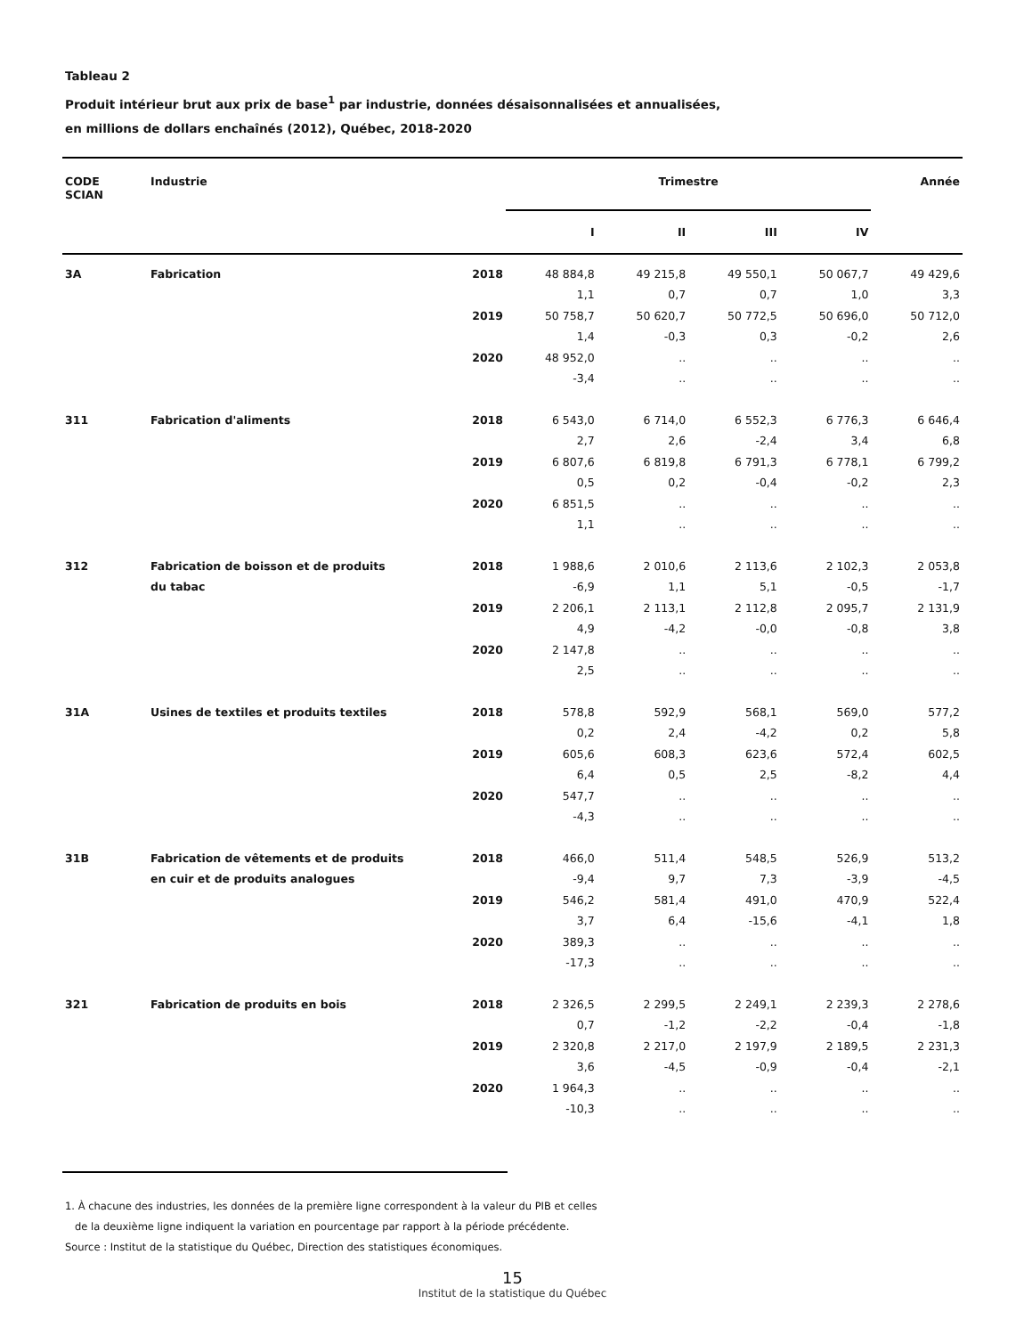Tableau 2
Produit intérieur brut aux prix de base<sup>1</sup> par industrie, données désaisonnalisées et annualisées,
en millions de dollars enchaînés (2012), Québec, 2018-2020
| CODE SCIAN | Industrie | | Trimestre | | | | Année |
| --- | --- | --- | --- | --- | --- | --- | --- |
| | | | I | II | III | IV | |
| 3A | Fabrication | 2018 | 48 884,8 | 49 215,8 | 49 550,1 | 50 067,7 | 49 429,6 |
| | | | 1,1 | 0,7 | 0,7 | 1,0 | 3,3 |
| | | 2019 | 50 758,7 | 50 620,7 | 50 772,5 | 50 696,0 | 50 712,0 |
| | | | 1,4 | -0,3 | 0,3 | -0,2 | 2,6 |
| | | 2020 | 48 952,0 | .. | .. | .. | .. |
| | | | -3,4 | .. | .. | .. | .. |
| 311 | Fabrication d'aliments | 2018 | 6 543,0 | 6 714,0 | 6 552,3 | 6 776,3 | 6 646,4 |
| | | | 2,7 | 2,6 | -2,4 | 3,4 | 6,8 |
| | | 2019 | 6 807,6 | 6 819,8 | 6 791,3 | 6 778,1 | 6 799,2 |
| | | | 0,5 | 0,2 | -0,4 | -0,2 | 2,3 |
| | | 2020 | 6 851,5 | .. | .. | .. | .. |
| | | | 1,1 | .. | .. | .. | .. |
| 312 | Fabrication de boisson et de produits | 2018 | 1 988,6 | 2 010,6 | 2 113,6 | 2 102,3 | 2 053,8 |
| | du tabac | | -6,9 | 1,1 | 5,1 | -0,5 | -1,7 |
| | | 2019 | 2 206,1 | 2 113,1 | 2 112,8 | 2 095,7 | 2 131,9 |
| | | | 4,9 | -4,2 | -0,0 | -0,8 | 3,8 |
| | | 2020 | 2 147,8 | .. | .. | .. | .. |
| | | | 2,5 | .. | .. | .. | .. |
| 31A | Usines de textiles et produits textiles | 2018 | 578,8 | 592,9 | 568,1 | 569,0 | 577,2 |
| | | | 0,2 | 2,4 | -4,2 | 0,2 | 5,8 |
| | | 2019 | 605,6 | 608,3 | 623,6 | 572,4 | 602,5 |
| | | | 6,4 | 0,5 | 2,5 | -8,2 | 4,4 |
| | | 2020 | 547,7 | .. | .. | .. | .. |
| | | | -4,3 | .. | .. | .. | .. |
| 31B | Fabrication de vêtements et de produits | 2018 | 466,0 | 511,4 | 548,5 | 526,9 | 513,2 |
| | en cuir et de produits analogues | | -9,4 | 9,7 | 7,3 | -3,9 | -4,5 |
| | | 2019 | 546,2 | 581,4 | 491,0 | 470,9 | 522,4 |
| | | | 3,7 | 6,4 | -15,6 | -4,1 | 1,8 |
| | | 2020 | 389,3 | .. | .. | .. | .. |
| | | | -17,3 | .. | .. | .. | .. |
| 321 | Fabrication de produits en bois | 2018 | 2 326,5 | 2 299,5 | 2 249,1 | 2 239,3 | 2 278,6 |
| | | | 0,7 | -1,2 | -2,2 | -0,4 | -1,8 |
| | | 2019 | 2 320,8 | 2 217,0 | 2 197,9 | 2 189,5 | 2 231,3 |
| | | | 3,6 | -4,5 | -0,9 | -0,4 | -2,1 |
| | | 2020 | 1 964,3 | .. | .. | .. | .. |
| | | | -10,3 | .. | .. | .. | .. |
1. À chacune des industries, les données de la première ligne correspondent à la valeur du PIB et celles
de la deuxième ligne indiquent la variation en pourcentage par rapport à la période précédente.
Source : Institut de la statistique du Québec, Direction des statistiques économiques.
15
Institut de la statistique du Québec